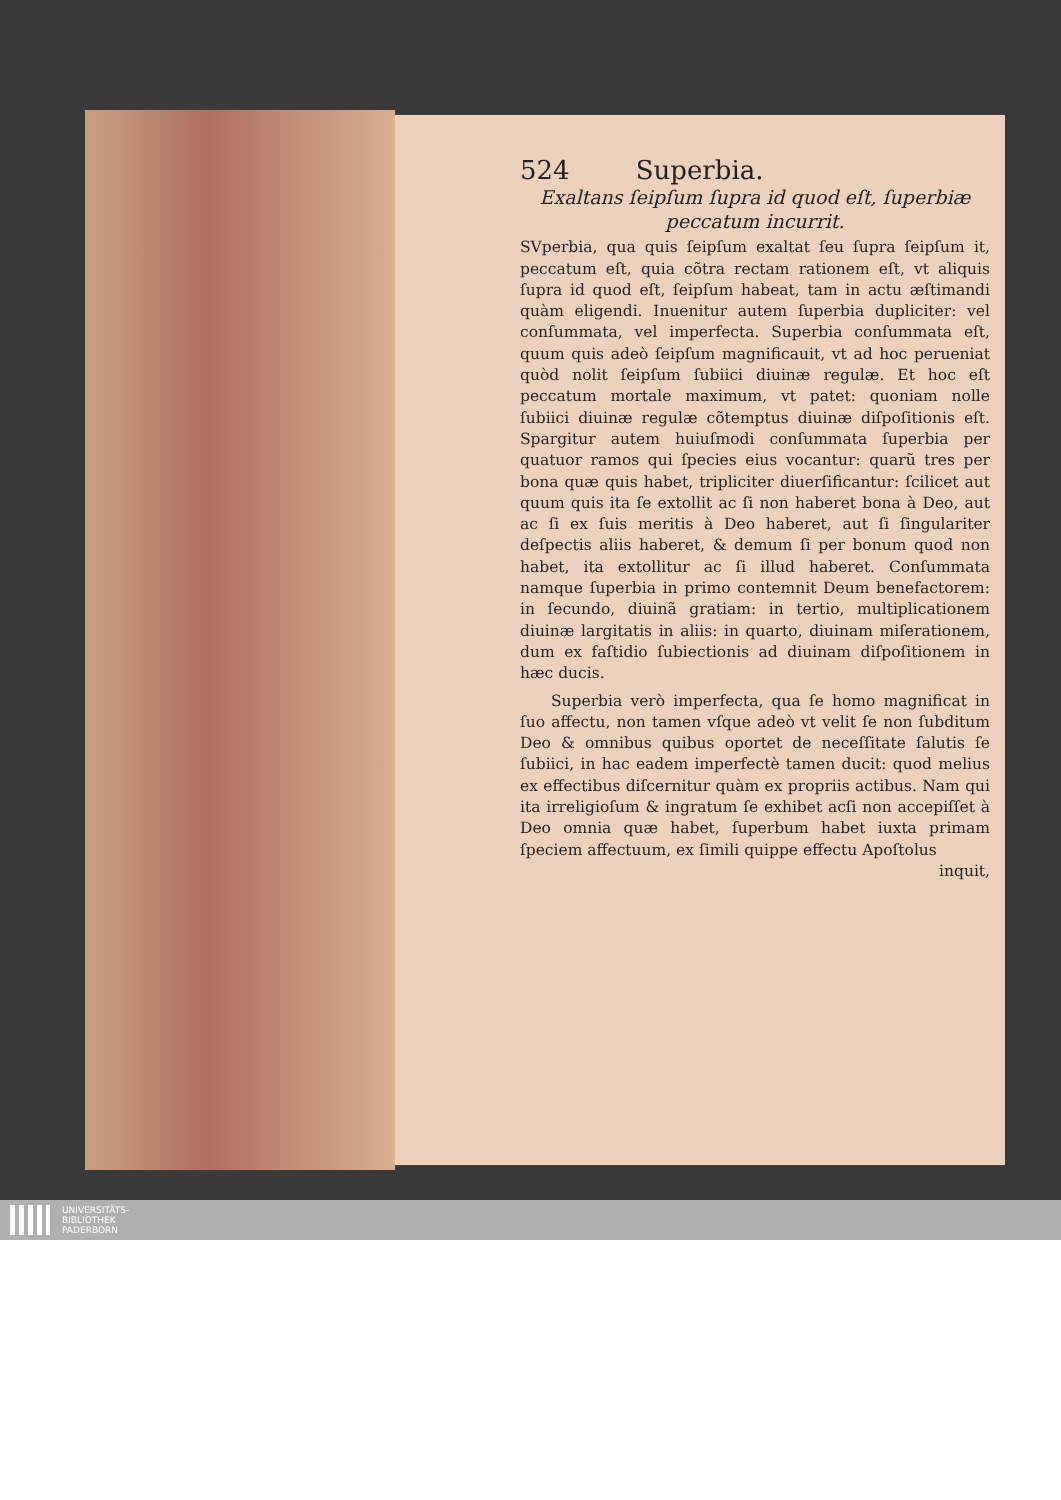524 Superbia.
Exaltans ſeipſum ſupra id quod eſt, ſuperbiæ peccatum incurrit.
SVperbia, qua quis ſeipſum exaltat ſeu ſupra ſeipſum it, peccatum eſt, quia cõtra rectam rationem eſt, vt aliquis ſupra id quod eſt, ſeipſum habeat, tam in actu æſtimandi quàm eligendi. Inuenitur autem ſuperbia dupliciter: vel conſummata, vel imperfecta. Superbia conſummata eſt, quum quis adeò ſeipſum magnificauit, vt ad hoc perueniat quòd nolit ſeipſum ſubiici diuinæ regulæ. Et hoc eſt peccatum mortale maximum, vt patet: quoniam nolle ſubiici diuinæ regulæ cõtemptus diuinæ diſpoſitionis eſt. Spargitur autem huiuſmodi conſummata ſuperbia per quatuor ramos qui ſpecies eius vocantur: quarũ tres per bona quæ quis habet, tripliciter diuerſificantur: ſcilicet aut quum quis ita ſe extollit ac ſi non haberet bona à Deo, aut ac ſi ex ſuis meritis à Deo haberet, aut ſi ſingulariter deſpectis aliis haberet, & demum ſi per bonum quod non habet, ita extollitur ac ſi illud haberet. Conſummata namque ſuperbia in primo contemnit Deum benefactorem: in ſecundo, diuinã gratiam: in tertio, multiplicationem diuinæ largitatis in aliis: in quarto, diuinam miſerationem, dum ex faſtidio ſubiectionis ad diuinam diſpoſitionem in hæc ducis.
Superbia verò imperfecta, qua ſe homo magnificat in ſuo affectu, non tamen vſque adeò vt velit ſe non ſubditum Deo & omnibus quibus oportet de neceſſitate ſalutis ſe ſubiici, in hac eadem imperfectè tamen ducit: quod melius ex effectibus diſcernitur quàm ex propriis actibus. Nam qui ita irreligioſum & ingratum ſe exhibet acſi non accepiſſet à Deo omnia quæ habet, ſuperbum habet iuxta primam ſpeciem affectuum, ex ſimili quippe effectu Apoſtolus
inquit,
UNIVERSITÄTS-
BIBLIOTHEK
PADERBORN